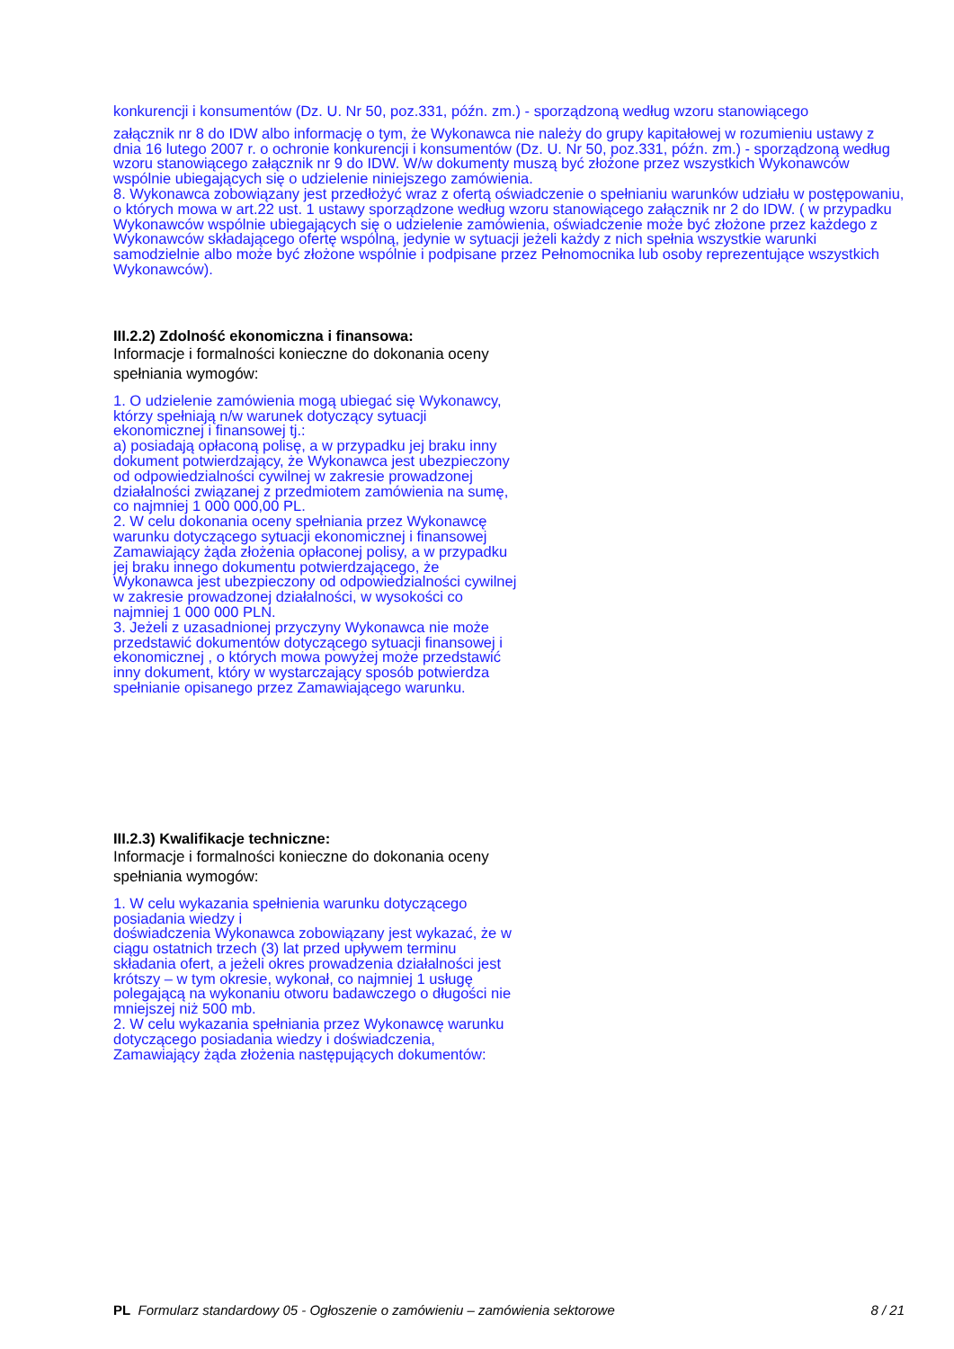konkurencji i konsumentów (Dz. U. Nr 50, poz.331, późn. zm.) - sporządzoną według wzoru stanowiącego
załącznik nr 8 do IDW albo informację o tym, że Wykonawca nie należy do grupy kapitałowej w rozumieniu ustawy z dnia 16 lutego 2007 r. o ochronie konkurencji i konsumentów (Dz. U. Nr 50, poz.331, późn. zm.) - sporządzoną według wzoru stanowiącego załącznik nr 9 do IDW. W/w dokumenty muszą być złożone przez wszystkich Wykonawców wspólnie ubiegających się o udzielenie niniejszego zamówienia.
8. Wykonawca zobowiązany jest przedłożyć wraz z ofertą oświadczenie o spełnianiu warunków udziału w postępowaniu, o których mowa w art.22 ust. 1 ustawy sporządzone według wzoru stanowiącego załącznik nr 2 do IDW. ( w przypadku Wykonawców wspólnie ubiegających się o udzielenie zamówienia, oświadczenie może być złożone przez każdego z Wykonawców składającego ofertę wspólną, jedynie w sytuacji jeżeli każdy z nich spełnia wszystkie warunki samodzielnie albo może być złożone wspólnie i podpisane przez Pełnomocnika lub osoby reprezentujące wszystkich Wykonawców).
III.2.2) Zdolność ekonomiczna i finansowa:
Informacje i formalności konieczne do dokonania oceny spełniania wymogów:
1. O udzielenie zamówienia mogą ubiegać się Wykonawcy, którzy spełniają n/w warunek dotyczący sytuacji ekonomicznej i finansowej tj.:
a) posiadają opłaconą polisę, a w przypadku jej braku inny dokument potwierdzający, że Wykonawca jest ubezpieczony od odpowiedzialności cywilnej w zakresie prowadzonej działalności związanej z przedmiotem zamówienia na sumę, co najmniej 1 000 000,00 PL.
2. W celu dokonania oceny spełniania przez Wykonawcę warunku dotyczącego sytuacji ekonomicznej i finansowej Zamawiający żąda złożenia opłaconej polisy, a w przypadku jej braku innego dokumentu potwierdzającego, że Wykonawca jest ubezpieczony od odpowiedzialności cywilnej w zakresie prowadzonej działalności, w wysokości co najmniej 1 000 000 PLN.
3. Jeżeli z uzasadnionej przyczyny Wykonawca nie może przedstawić dokumentów dotyczącego sytuacji finansowej i ekonomicznej , o których mowa powyżej może przedstawić inny dokument, który w wystarczający sposób potwierdza spełnianie opisanego przez Zamawiającego warunku.
III.2.3) Kwalifikacje techniczne:
Informacje i formalności konieczne do dokonania oceny spełniania wymogów:
1. W celu wykazania spełnienia warunku dotyczącego posiadania wiedzy i
doświadczenia Wykonawca zobowiązany jest wykazać, że w ciągu ostatnich trzech (3) lat przed upływem terminu składania ofert, a jeżeli okres prowadzenia działalności jest krótszy – w tym okresie, wykonał, co najmniej 1 usługę polegającą na wykonaniu otworu badawczego o długości nie mniejszej niż 500 mb.
2. W celu wykazania spełniania przez Wykonawcę warunku dotyczącego posiadania wiedzy i doświadczenia, Zamawiający żąda złożenia następujących dokumentów:
PL Formularz standardowy 05 - Ogłoszenie o zamówieniu – zamówienia sektorowe 8 / 21